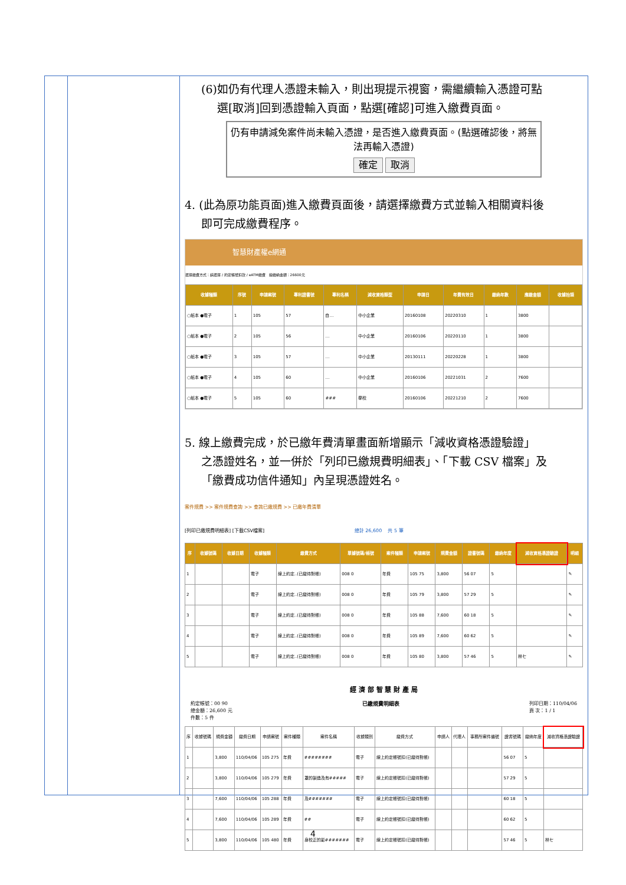(6)如仍有代理人憑證未輸入，則出現提示視窗，需繼續輸入憑證可點
選[取消]回到憑證輸入頁面，點選[確認]可進入繳費頁面。
仍有申請減免案件尚未輸入憑證，是否進入繳費頁面。(點選確認後，將無法再輸入憑證)
確定 取消
4. (此為原功能頁面)進入繳費頁面後，請選擇繳費方式並輸入相關資料後
即可完成繳費程序。
智慧財產權e網通
選擇繳費方式：請選擇 / 約定帳號扣款 / eATM繳費 總繳納金額：26600元
| 收據種類 | 序號 | 申請案號 | 專利證書號 | 專利名稱 | 減收資格類型 | 申請日 | 年費有效日 | 繳納年數 | 應繳金額 | 收據抬頭 |
| --- | --- | --- | --- | --- | --- | --- | --- | --- | --- | --- |
| ○紙本 ●電子 | 1 | 105 | 57 | 自… | 中小企業 | 20160108 | 20220310 | 1 | 3800 | |
| ○紙本 ●電子 | 2 | 105 | 56 | … | 中小企業 | 20160106 | 20220110 | 1 | 3800 | |
| ○紙本 ●電子 | 3 | 105 | 57 | … | 中小企業 | 20130111 | 20220228 | 1 | 3800 | |
| ○紙本 ●電子 | 4 | 105 | 60 | … | 中小企業 | 20160106 | 20221031 | 2 | 7600 | |
| ○紙本 ●電子 | 5 | 105 | 60 | ### | 學校 | 20160106 | 20221210 | 2 | 7600 | |
5. 線上繳費完成，於已繳年費清單畫面新增顯示「減收資格憑證驗證」
之憑證姓名，並一併於「列印已繳規費明細表」、「下載 CSV 檔案」及
「繳費成功信件通知」內呈現憑證姓名。
案件規費 >> 案件規費查詢 >> 查詢已繳規費 >> 已繳年費清單
[列印已繳規費明細表] [下載CSV檔案] 總計 26,600 共 5 筆
| 序 | 收據號碼 | 收據日期 | 收據種類 | 繳費方式 | 單據號碼/帳號 | 案件種類 | 申請案號 | 規費金額 | 證書號碼 | 繳納年度 | 減收資格憑證驗證 | 明細 |
| --- | --- | --- | --- | --- | --- | --- | --- | --- | --- | --- | --- | --- |
| 1 | | | 電子 | 線上約定..(已繳待對帳) | 008 0 | 年費 | 105 75 | 3,800 | 56 07 | 5 | | ✎ |
| 2 | | | 電子 | 線上約定..(已繳待對帳) | 008 0 | 年費 | 105 79 | 3,800 | 57 29 | 5 | | ✎ |
| 3 | | | 電子 | 線上約定..(已繳待對帳) | 008 0 | 年費 | 105 88 | 7,600 | 60 18 | 5 | | ✎ |
| 4 | | | 電子 | 線上約定..(已繳待對帳) | 008 0 | 年費 | 105 89 | 7,600 | 60 62 | 5 | | ✎ |
| 5 | | | 電子 | 線上約定..(已繳待對帳) | 008 0 | 年費 | 105 80 | 3,800 | 57 46 | 5 | 林七 | ✎ |
經 濟 部 智 慧 財 產 局
約定帳號：00 90
總金額：26,600 元
件數：5 件
已繳規費明細表 列印日期：110/04/06
頁 次：1 / 1
| 序 | 收據號碼 | 規費金額 | 繳費日期 | 申請案號 | 案件種類 | 案件名稱 | 收據類別 | 繳費方式 | 申請人 | 代理人 | 事務所案件編號 | 證書號碼 | 繳納年度 | 減收資格憑證驗證 |
| --- | --- | --- | --- | --- | --- | --- | --- | --- | --- | --- | --- | --- | --- | --- |
| 1 | | 3,800 | 110/04/06 | 105 275 | 年費 | ######## | 電子 | 線上約定帳號扣(已繳待對帳) | | | | 56 07 | 5 | |
| 2 | | 3,800 | 110/04/06 | 105 279 | 年費 | 罩的製造及有##### | 電子 | 線上約定帳號扣(已繳待對帳) | | | | 57 29 | 5 | |
| 3 | | 7,600 | 110/04/06 | 105 288 | 年費 | 及####### | 電子 | 線上約定帳號扣(已繳待對帳) | | | | 60 18 | 5 | |
| 4 | | 7,600 | 110/04/06 | 105 289 | 年費 | ## | 電子 | 線上約定帳號扣(已繳待對帳) | | | | 60 62 | 5 | |
| 5 | | 3,800 | 110/04/06 | 105 480 | 年費 | 身校正的影####### | 電子 | 線上約定帳號扣(已繳待對帳) | | | | 57 46 | 5 | 林七 |
4